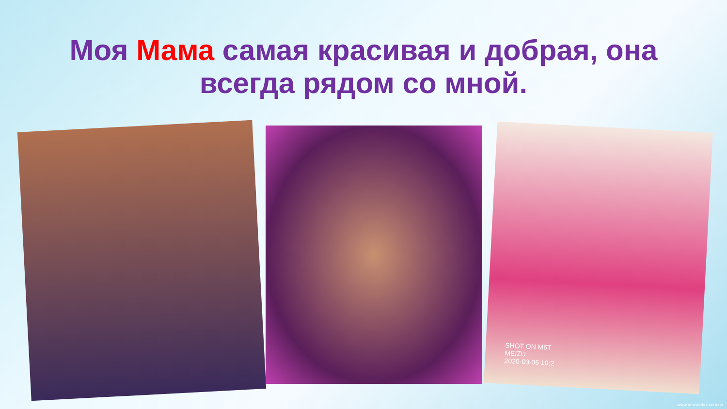Моя Мама самая красивая и добрая, она
всегда рядом со мной.
SHOT ON M6T
MEIZU
2020·03·06 10:2
www.nevseoboi.com.ua